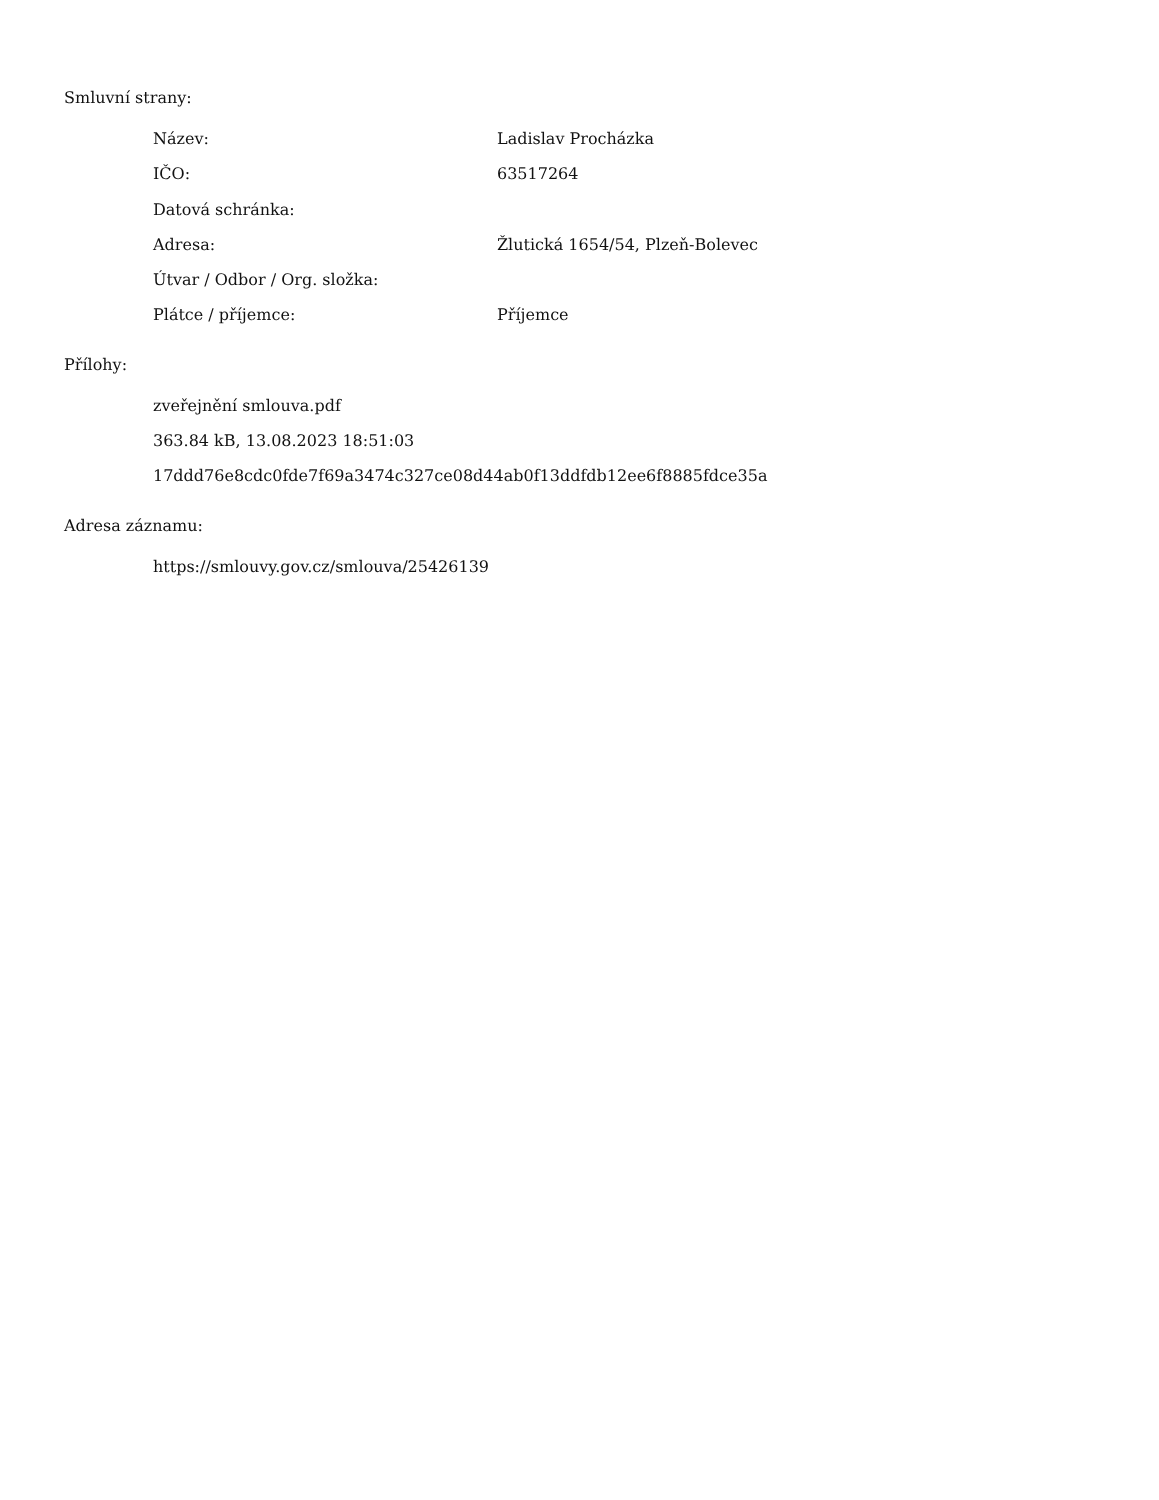Smluvní strany:
Název: Ladislav Procházka
IČO: 63517264
Datová schránka:
Adresa: Žlutická 1654/54, Plzeň-Bolevec
Útvar / Odbor / Org. složka:
Plátce / příjemce: Příjemce
Přílohy:
zveřejnění smlouva.pdf
363.84 kB, 13.08.2023 18:51:03
17ddd76e8cdc0fde7f69a3474c327ce08d44ab0f13ddfdb12ee6f8885fdce35a
Adresa záznamu:
https://smlouvy.gov.cz/smlouva/25426139